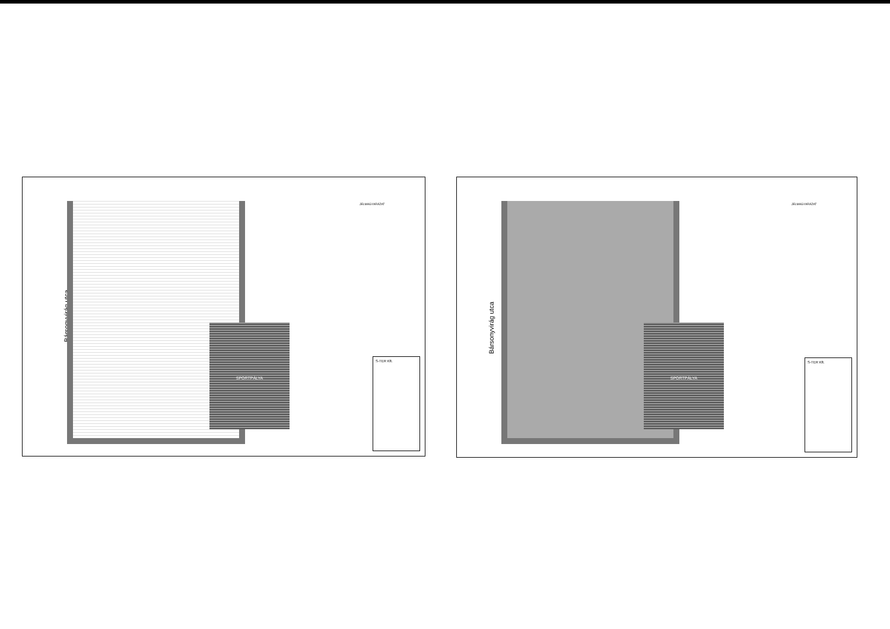Bársonyvirág utca
SPORTPÁLYA
JELMAGYARÁZAT
S-TER Kft.
Bársonyvirág utca
SPORTPÁLYA
JELMAGYARÁZAT
S-TER Kft.